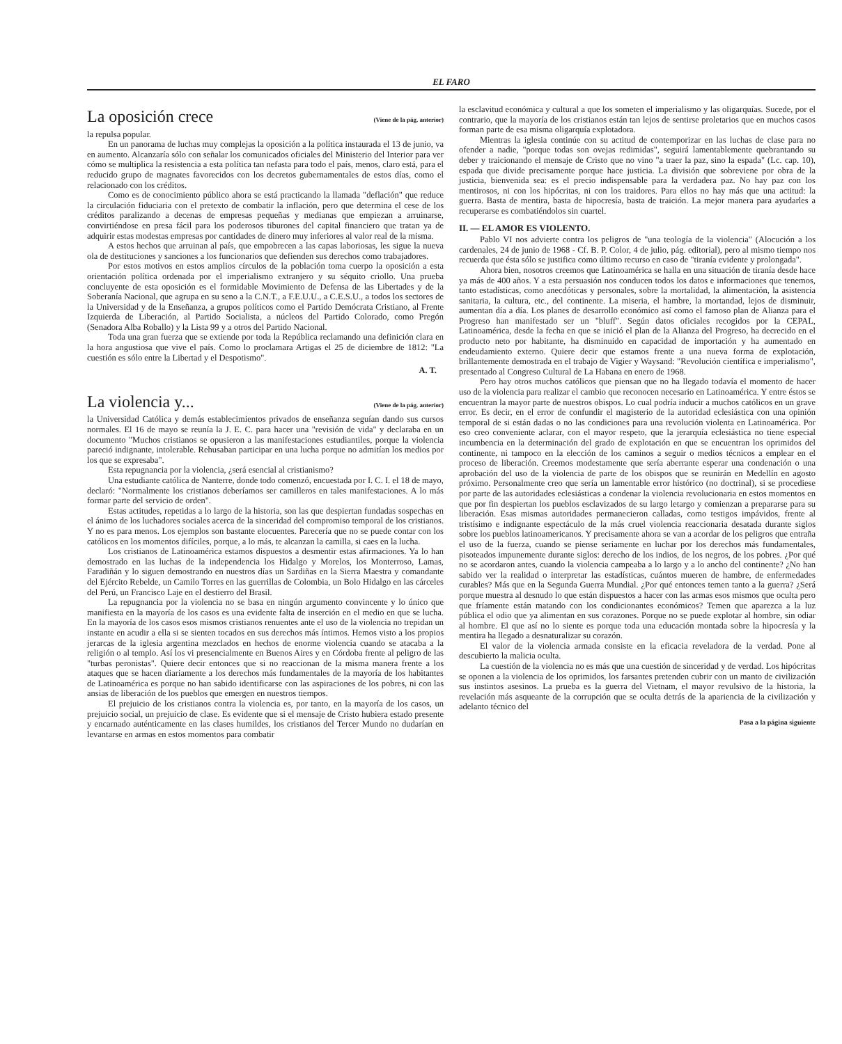EL FARO
La oposición crece (Viene de la pág. anterior)
la repulsa popular.
En un panorama de luchas muy complejas la oposición a la política instaurada el 13 de junio, va en aumento. Alcanzaría sólo con señalar los comunicados oficiales del Ministerio del Interior para ver cómo se multiplica la resistencia a esta política tan nefasta para todo el país, menos, claro está, para el reducido grupo de magnates favorecidos con los decretos gubernamentales de estos días, como el relacionado con los créditos.
Como es de conocimiento público ahora se está practicando la llamada "deflación" que reduce la circulación fiduciaria con el pretexto de combatir la inflación, pero que determina el cese de los créditos paralizando a decenas de empresas pequeñas y medianas que empiezan a arruinarse, convirtiéndose en presa fácil para los poderosos tiburones del capital financiero que tratan ya de adquirir estas modestas empresas por cantidades de dinero muy inferiores al valor real de la misma.
A estos hechos que arruinan al país, que empobrecen a las capas laboriosas, les sigue la nueva ola de destituciones y sanciones a los funcionarios que defienden sus derechos como trabajadores.
Por estos motivos en estos amplios círculos de la población toma cuerpo la oposición a esta orientación política ordenada por el imperialismo extranjero y su séquito criollo. Una prueba concluyente de esta oposición es el formidable Movimiento de Defensa de las Libertades y de la Soberanía Nacional, que agrupa en su seno a la C.N.T., a F.E.U.U., a C.E.S.U., a todos los sectores de la Universidad y de la Enseñanza, a grupos políticos como el Partido Demócrata Cristiano, al Frente Izquierda de Liberación, al Partido Socialista, a núcleos del Partido Colorado, como Pregón (Senadora Alba Roballo) y la Lista 99 y a otros del Partido Nacional.
Toda una gran fuerza que se extiende por toda la República reclamando una definición clara en la hora angustiosa que vive el país. Como lo proclamara Artigas el 25 de diciembre de 1812: "La cuestión es sólo entre la Libertad y el Despotismo".
A. T.
La violencia y... (Viene de la pág. anterior)
la Universidad Católica y demás establecimientos privados de enseñanza seguían dando sus cursos normales. El 16 de mayo se reunía la J. E. C. para hacer una "revisión de vida" y declaraba en un documento "Muchos cristianos se opusieron a las manifestaciones estudiantiles, porque la violencia pareció indignante, intolerable. Rehusaban participar en una lucha porque no admitían los medios por los que se expresaba".
Esta repugnancia por la violencia, ¿será esencial al cristianismo?
Una estudiante católica de Nanterre, donde todo comenzó, encuestada por I. C. I. el 18 de mayo, declaró: "Normalmente los cristianos deberíamos ser camilleros en tales manifestaciones. A lo más formar parte del servicio de orden".
Estas actitudes, repetidas a lo largo de la historia, son las que despiertan fundadas sospechas en el ánimo de los luchadores sociales acerca de la sinceridad del compromiso temporal de los cristianos. Y no es para menos. Los ejemplos son bastante elocuentes. Parecería que no se puede contar con los católicos en los momentos difíciles, porque, a lo más, te alcanzan la camilla, si caes en la lucha.
Los cristianos de Latinoamérica estamos dispuestos a desmentir estas afirmaciones. Ya lo han demostrado en las luchas de la independencia los Hidalgo y Morelos, los Monterroso, Lamas, Faradiñán y lo siguen demostrando en nuestros días un Sardiñas en la Sierra Maestra y comandante del Ejército Rebelde, un Camilo Torres en las guerrillas de Colombia, un Bolo Hidalgo en las cárceles del Perú, un Francisco Laje en el destierro del Brasil.
La repugnancia por la violencia no se basa en ningún argumento convincente y lo único que manifiesta en la mayoría de los casos es una evidente falta de inserción en el medio en que se lucha. En la mayoría de los casos esos mismos cristianos renuentes ante el uso de la violencia no trepidan un instante en acudir a ella si se sienten tocados en sus derechos más íntimos. Hemos visto a los propios jerarcas de la iglesia argentina mezclados en hechos de enorme violencia cuando se atacaba a la religión o al templo. Así los vi presencialmente en Buenos Aires y en Córdoba frente al peligro de las "turbas peronistas". Quiere decir entonces que si no reaccionan de la misma manera frente a los ataques que se hacen diariamente a los derechos más fundamentales de la mayoría de los habitantes de Latinoamérica es porque no han sabido identificarse con las aspiraciones de los pobres, ni con las ansias de liberación de los pueblos que emergen en nuestros tiempos.
El prejuicio de los cristianos contra la violencia es, por tanto, en la mayoría de los casos, un prejuicio social, un prejuicio de clase. Es evidente que si el mensaje de Cristo hubiera estado presente y encarnado auténticamente en las clases humildes, los cristianos del Tercer Mundo no dudarían en levantarse en armas en estos momentos para combatir
la esclavitud económica y cultural a que los someten el imperialismo y las oligarquías. Sucede, por el contrario, que la mayoría de los cristianos están tan lejos de sentirse proletarios que en muchos casos forman parte de esa misma oligarquía explotadora.
Mientras la iglesia continúe con su actitud de contemporizar en las luchas de clase para no ofender a nadie, "porque todas son ovejas redimidas", seguirá lamentablemente quebrantando su deber y traicionando el mensaje de Cristo que no vino "a traer la paz, sino la espada" (Lc. cap. 10), espada que divide precisamente porque hace justicia. La división que sobreviene por obra de la justicia, bienvenida sea: es el precio indispensable para la verdadera paz. No hay paz con los mentirosos, ni con los hipócritas, ni con los traidores. Para ellos no hay más que una actitud: la guerra. Basta de mentira, basta de hipocresía, basta de traición. La mejor manera para ayudarles a recuperarse es combatiéndolos sin cuartel.
II. — EL AMOR ES VIOLENTO.
Pablo VI nos advierte contra los peligros de "una teología de la violencia" (Alocución a los cardenales, 24 de junio de 1968 - Cf. B. P. Color, 4 de julio, pág. editorial), pero al mismo tiempo nos recuerda que ésta sólo se justifica como último recurso en caso de "tiranía evidente y prolongada".
Ahora bien, nosotros creemos que Latinoamérica se halla en una situación de tiranía desde hace ya más de 400 años. Y a esta persuasión nos conducen todos los datos e informaciones que tenemos, tanto estadísticas, como anecdóticas y personales, sobre la mortalidad, la alimentación, la asistencia sanitaria, la cultura, etc., del continente. La miseria, el hambre, la mortandad, lejos de disminuir, aumentan día a día. Los planes de desarrollo económico así como el famoso plan de Alianza para el Progreso han manifestado ser un "bluff". Según datos oficiales recogidos por la CEPAL, Latinoamérica, desde la fecha en que se inició el plan de la Alianza del Progreso, ha decrecido en el producto neto por habitante, ha disminuido en capacidad de importación y ha aumentado en endeudamiento externo. Quiere decir que estamos frente a una nueva forma de explotación, brillantemente demostrada en el trabajo de Vigier y Waysand: "Revolución científica e imperialismo", presentado al Congreso Cultural de La Habana en enero de 1968.
Pero hay otros muchos católicos que piensan que no ha llegado todavía el momento de hacer uso de la violencia para realizar el cambio que reconocen necesario en Latinoamérica. Y entre éstos se encuentran la mayor parte de nuestros obispos. Lo cual podría inducir a muchos católicos en un grave error. Es decir, en el error de confundir el magisterio de la autoridad eclesiástica con una opinión temporal de si están dadas o no las condiciones para una revolución violenta en Latinoamérica. Por eso creo conveniente aclarar, con el mayor respeto, que la jerarquía eclesiástica no tiene especial incumbencia en la determinación del grado de explotación en que se encuentran los oprimidos del continente, ni tampoco en la elección de los caminos a seguir o medios técnicos a emplear en el proceso de liberación. Creemos modestamente que sería aberrante esperar una condenación o una aprobación del uso de la violencia de parte de los obispos que se reunirán en Medellín en agosto próximo. Personalmente creo que sería un lamentable error histórico (no doctrinal), si se procediese por parte de las autoridades eclesiásticas a condenar la violencia revolucionaria en estos momentos en que por fin despiertan los pueblos esclavizados de su largo letargo y comienzan a prepararse para su liberación. Esas mismas autoridades permanecieron calladas, como testigos impávidos, frente al tristísimo e indignante espectáculo de la más cruel violencia reaccionaria desatada durante siglos sobre los pueblos latinoamericanos. Y precisamente ahora se van a acordar de los peligros que entraña el uso de la fuerza, cuando se piense seriamente en luchar por los derechos más fundamentales, pisoteados impunemente durante siglos: derecho de los indios, de los negros, de los pobres. ¿Por qué no se acordaron antes, cuando la violencia campeaba a lo largo y a lo ancho del continente? ¿No han sabido ver la realidad o interpretar las estadísticas, cuántos mueren de hambre, de enfermedades curables? Más que en la Segunda Guerra Mundial. ¿Por qué entonces temen tanto a la guerra? ¿Será porque muestra al desnudo lo que están dispuestos a hacer con las armas esos mismos que oculta pero que fríamente están matando con los condicionantes económicos? Temen que aparezca a la luz pública el odio que ya alimentan en sus corazones. Porque no se puede explotar al hombre, sin odiar al hombre. El que así no lo siente es porque toda una educación montada sobre la hipocresía y la mentira ha llegado a desnaturalizar su corazón.
El valor de la violencia armada consiste en la eficacia reveladora de la verdad. Pone al descubierto la malicia oculta.
La cuestión de la violencia no es más que una cuestión de sinceridad y de verdad. Los hipócritas se oponen a la violencia de los oprimidos, los farsantes pretenden cubrir con un manto de civilización sus instintos asesinos. La prueba es la guerra del Vietnam, el mayor revulsivo de la historia, la revelación más asqueante de la corrupción que se oculta detrás de la apariencia de la civilización y adelanto técnico del
Pasa a la página siguiente